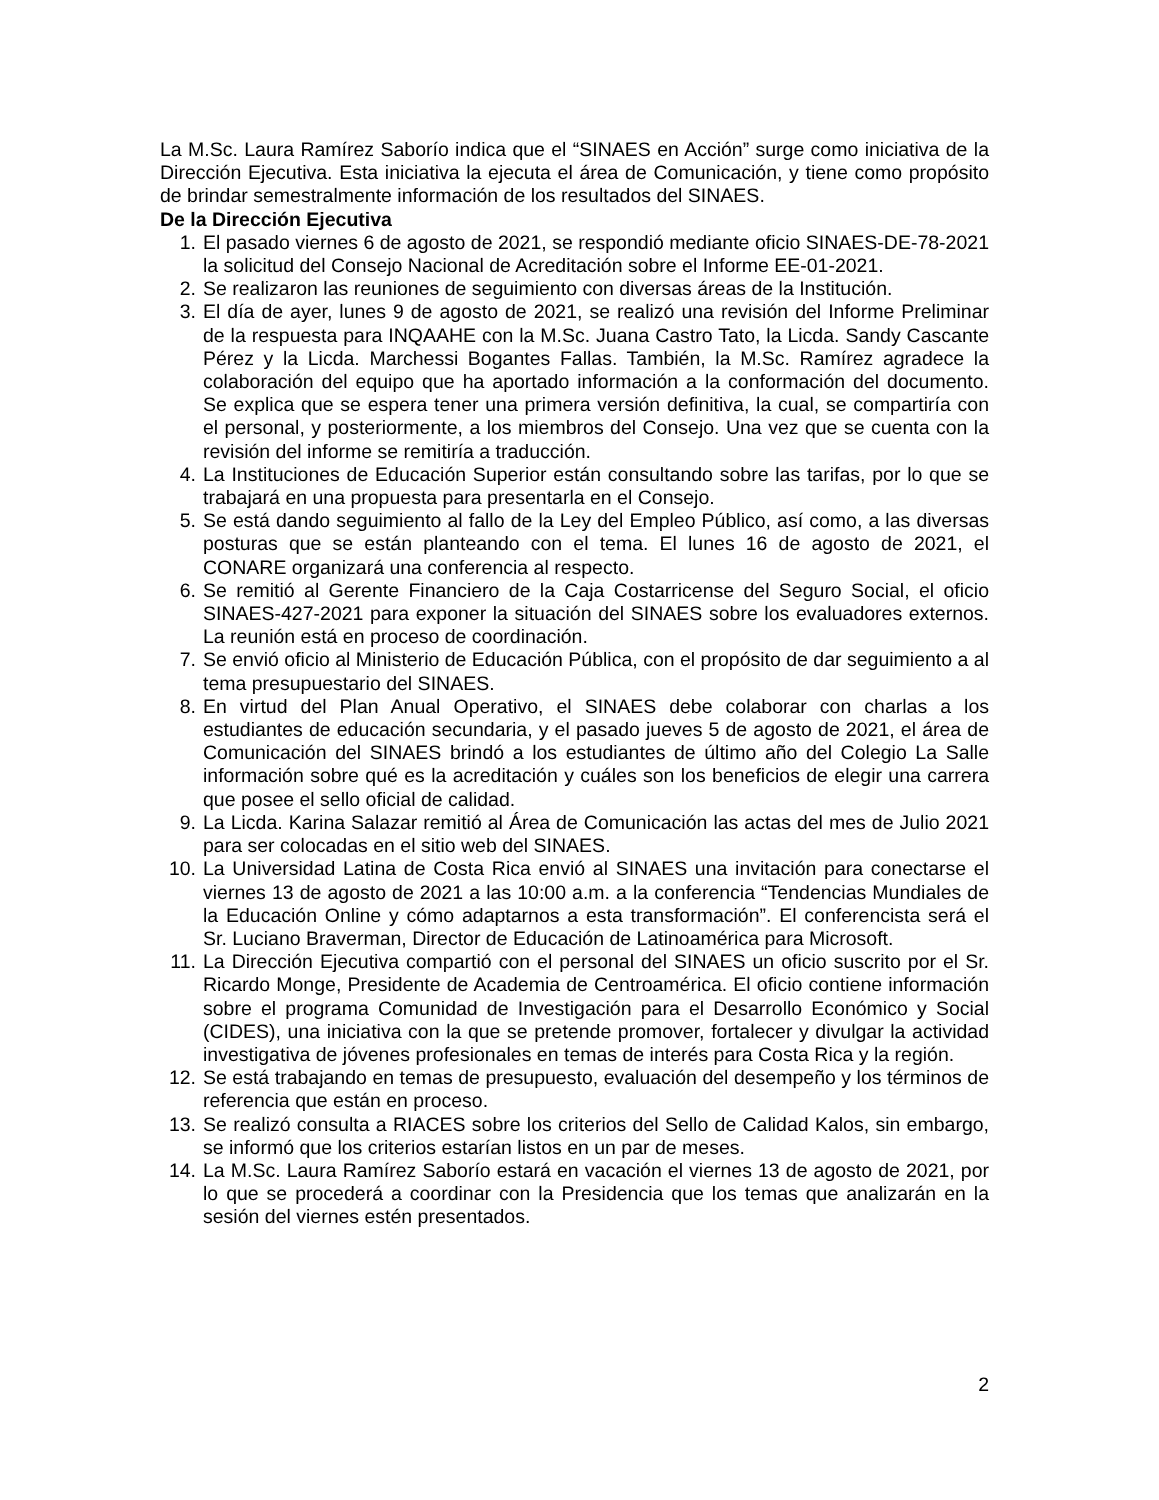La M.Sc. Laura Ramírez Saborío indica que el “SINAES en Acción” surge como iniciativa de la Dirección Ejecutiva. Esta iniciativa la ejecuta el área de Comunicación, y tiene como propósito de brindar semestralmente información de los resultados del SINAES.
De la Dirección Ejecutiva
1. El pasado viernes 6 de agosto de 2021, se respondió mediante oficio SINAES-DE-78-2021 la solicitud del Consejo Nacional de Acreditación sobre el Informe EE-01-2021.
2. Se realizaron las reuniones de seguimiento con diversas áreas de la Institución.
3. El día de ayer, lunes 9 de agosto de 2021, se realizó una revisión del Informe Preliminar de la respuesta para INQAAHE con la M.Sc. Juana Castro Tato, la Licda. Sandy Cascante Pérez y la Licda. Marchessi Bogantes Fallas. También, la M.Sc. Ramírez agradece la colaboración del equipo que ha aportado información a la conformación del documento. Se explica que se espera tener una primera versión definitiva, la cual, se compartiría con el personal, y posteriormente, a los miembros del Consejo. Una vez que se cuenta con la revisión del informe se remitiría a traducción.
4. La Instituciones de Educación Superior están consultando sobre las tarifas, por lo que se trabajará en una propuesta para presentarla en el Consejo.
5. Se está dando seguimiento al fallo de la Ley del Empleo Público, así como, a las diversas posturas que se están planteando con el tema. El lunes 16 de agosto de 2021, el CONARE organizará una conferencia al respecto.
6. Se remitió al Gerente Financiero de la Caja Costarricense del Seguro Social, el oficio SINAES-427-2021 para exponer la situación del SINAES sobre los evaluadores externos. La reunión está en proceso de coordinación.
7. Se envió oficio al Ministerio de Educación Pública, con el propósito de dar seguimiento a al tema presupuestario del SINAES.
8. En virtud del Plan Anual Operativo, el SINAES debe colaborar con charlas a los estudiantes de educación secundaria, y el pasado jueves 5 de agosto de 2021, el área de Comunicación del SINAES brindó a los estudiantes de último año del Colegio La Salle información sobre qué es la acreditación y cuáles son los beneficios de elegir una carrera que posee el sello oficial de calidad.
9. La Licda. Karina Salazar remitió al Área de Comunicación las actas del mes de Julio 2021 para ser colocadas en el sitio web del SINAES.
10. La Universidad Latina de Costa Rica envió al SINAES una invitación para conectarse el viernes 13 de agosto de 2021 a las 10:00 a.m. a la conferencia “Tendencias Mundiales de la Educación Online y cómo adaptarnos a esta transformación”. El conferencista será el Sr. Luciano Braverman, Director de Educación de Latinoamérica para Microsoft.
11. La Dirección Ejecutiva compartió con el personal del SINAES un oficio suscrito por el Sr. Ricardo Monge, Presidente de Academia de Centroamérica. El oficio contiene información sobre el programa Comunidad de Investigación para el Desarrollo Económico y Social (CIDES), una iniciativa con la que se pretende promover, fortalecer y divulgar la actividad investigativa de jóvenes profesionales en temas de interés para Costa Rica y la región.
12. Se está trabajando en temas de presupuesto, evaluación del desempeño y los términos de referencia que están en proceso.
13. Se realizó consulta a RIACES sobre los criterios del Sello de Calidad Kalos, sin embargo, se informó que los criterios estarían listos en un par de meses.
14. La M.Sc. Laura Ramírez Saborío estará en vacación el viernes 13 de agosto de 2021, por lo que se procederá a coordinar con la Presidencia que los temas que analizarán en la sesión del viernes estén presentados.
2